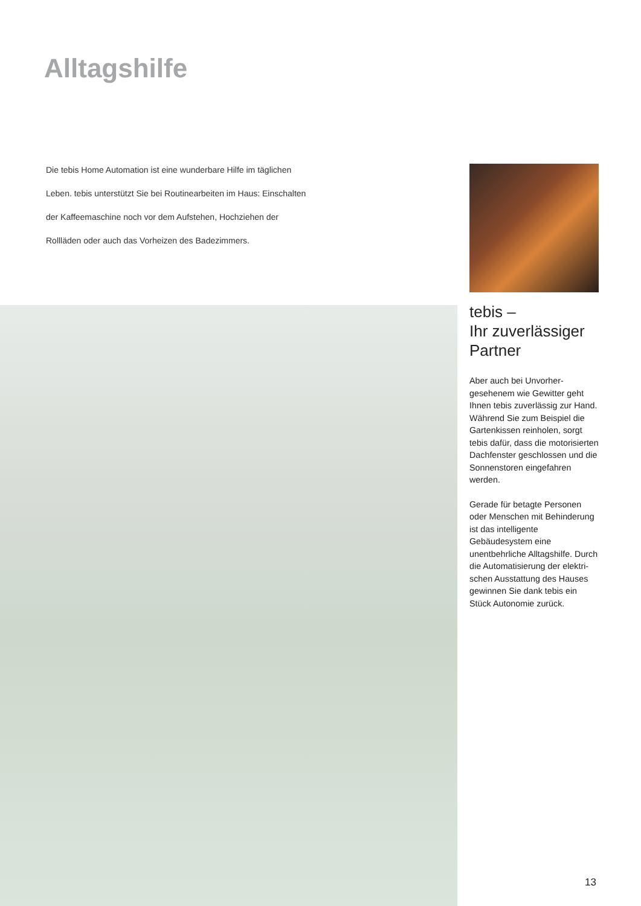Alltagshilfe
Die tebis Home Automation ist eine wunderbare Hilfe im täglichen Leben. tebis unterstützt Sie bei Routinearbeiten im Haus: Einschalten der Kaffeemaschine noch vor dem Aufstehen, Hochziehen der Rollläden oder auch das Vorheizen des Badezimmers.
tebis –
Ihr zuverlässiger Partner
Aber auch bei Unvorher-gesehenem wie Gewitter geht Ihnen tebis zuverlässig zur Hand. Während Sie zum Beispiel die Gartenkissen reinholen, sorgt tebis dafür, dass die motorisierten Dachfenster geschlossen und die Sonnenstoren eingefahren werden.
Gerade für betagte Personen oder Menschen mit Behinderung ist das intelligente Gebäudesystem eine unentbehrliche Alltagshilfe. Durch die Automatisierung der elektri-schen Ausstattung des Hauses gewinnen Sie dank tebis ein Stück Autonomie zurück.
13